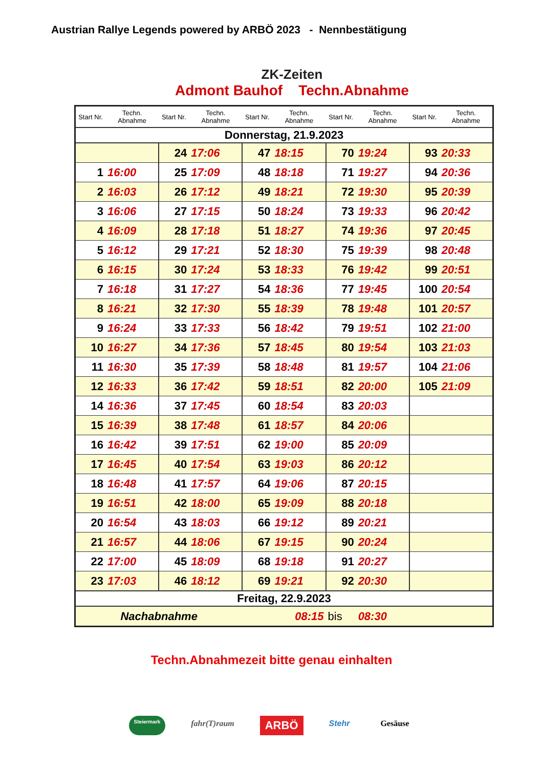Austrian Rallye Legends powered by ARBÖ 2023 - Nennbestätigung
ZK-Zeiten
Admont Bauhof Techn.Abnahme
| Start Nr. | Techn. Abnahme | Start Nr. | Techn. Abnahme | Start Nr. | Techn. Abnahme | Start Nr. | Techn. Abnahme | Start Nr. | Techn. Abnahme |
| --- | --- | --- | --- | --- | --- | --- | --- | --- | --- |
| Donnerstag, 21.9.2023 | | | | | | | | | |
| | | 24 | 17:06 | 47 | 18:15 | 70 | 19:24 | 93 | 20:33 |
| 1 | 16:00 | 25 | 17:09 | 48 | 18:18 | 71 | 19:27 | 94 | 20:36 |
| 2 | 16:03 | 26 | 17:12 | 49 | 18:21 | 72 | 19:30 | 95 | 20:39 |
| 3 | 16:06 | 27 | 17:15 | 50 | 18:24 | 73 | 19:33 | 96 | 20:42 |
| 4 | 16:09 | 28 | 17:18 | 51 | 18:27 | 74 | 19:36 | 97 | 20:45 |
| 5 | 16:12 | 29 | 17:21 | 52 | 18:30 | 75 | 19:39 | 98 | 20:48 |
| 6 | 16:15 | 30 | 17:24 | 53 | 18:33 | 76 | 19:42 | 99 | 20:51 |
| 7 | 16:18 | 31 | 17:27 | 54 | 18:36 | 77 | 19:45 | 100 | 20:54 |
| 8 | 16:21 | 32 | 17:30 | 55 | 18:39 | 78 | 19:48 | 101 | 20:57 |
| 9 | 16:24 | 33 | 17:33 | 56 | 18:42 | 79 | 19:51 | 102 | 21:00 |
| 10 | 16:27 | 34 | 17:36 | 57 | 18:45 | 80 | 19:54 | 103 | 21:03 |
| 11 | 16:30 | 35 | 17:39 | 58 | 18:48 | 81 | 19:57 | 104 | 21:06 |
| 12 | 16:33 | 36 | 17:42 | 59 | 18:51 | 82 | 20:00 | 105 | 21:09 |
| 14 | 16:36 | 37 | 17:45 | 60 | 18:54 | 83 | 20:03 | | |
| 15 | 16:39 | 38 | 17:48 | 61 | 18:57 | 84 | 20:06 | | |
| 16 | 16:42 | 39 | 17:51 | 62 | 19:00 | 85 | 20:09 | | |
| 17 | 16:45 | 40 | 17:54 | 63 | 19:03 | 86 | 20:12 | | |
| 18 | 16:48 | 41 | 17:57 | 64 | 19:06 | 87 | 20:15 | | |
| 19 | 16:51 | 42 | 18:00 | 65 | 19:09 | 88 | 20:18 | | |
| 20 | 16:54 | 43 | 18:03 | 66 | 19:12 | 89 | 20:21 | | |
| 21 | 16:57 | 44 | 18:06 | 67 | 19:15 | 90 | 20:24 | | |
| 22 | 17:00 | 45 | 18:09 | 68 | 19:18 | 91 | 20:27 | | |
| 23 | 17:03 | 46 | 18:12 | 69 | 19:21 | 92 | 20:30 | | |
| Freitag, 22.9.2023 | | | | | | | | | |
| Nachabnahme | | | | 08:15 | | bis | 08:30 | | |
Techn.Abnahmezeit bitte genau einhalten
Steiermark fahr(T)raum ARBÖ Stehr Gesäuse